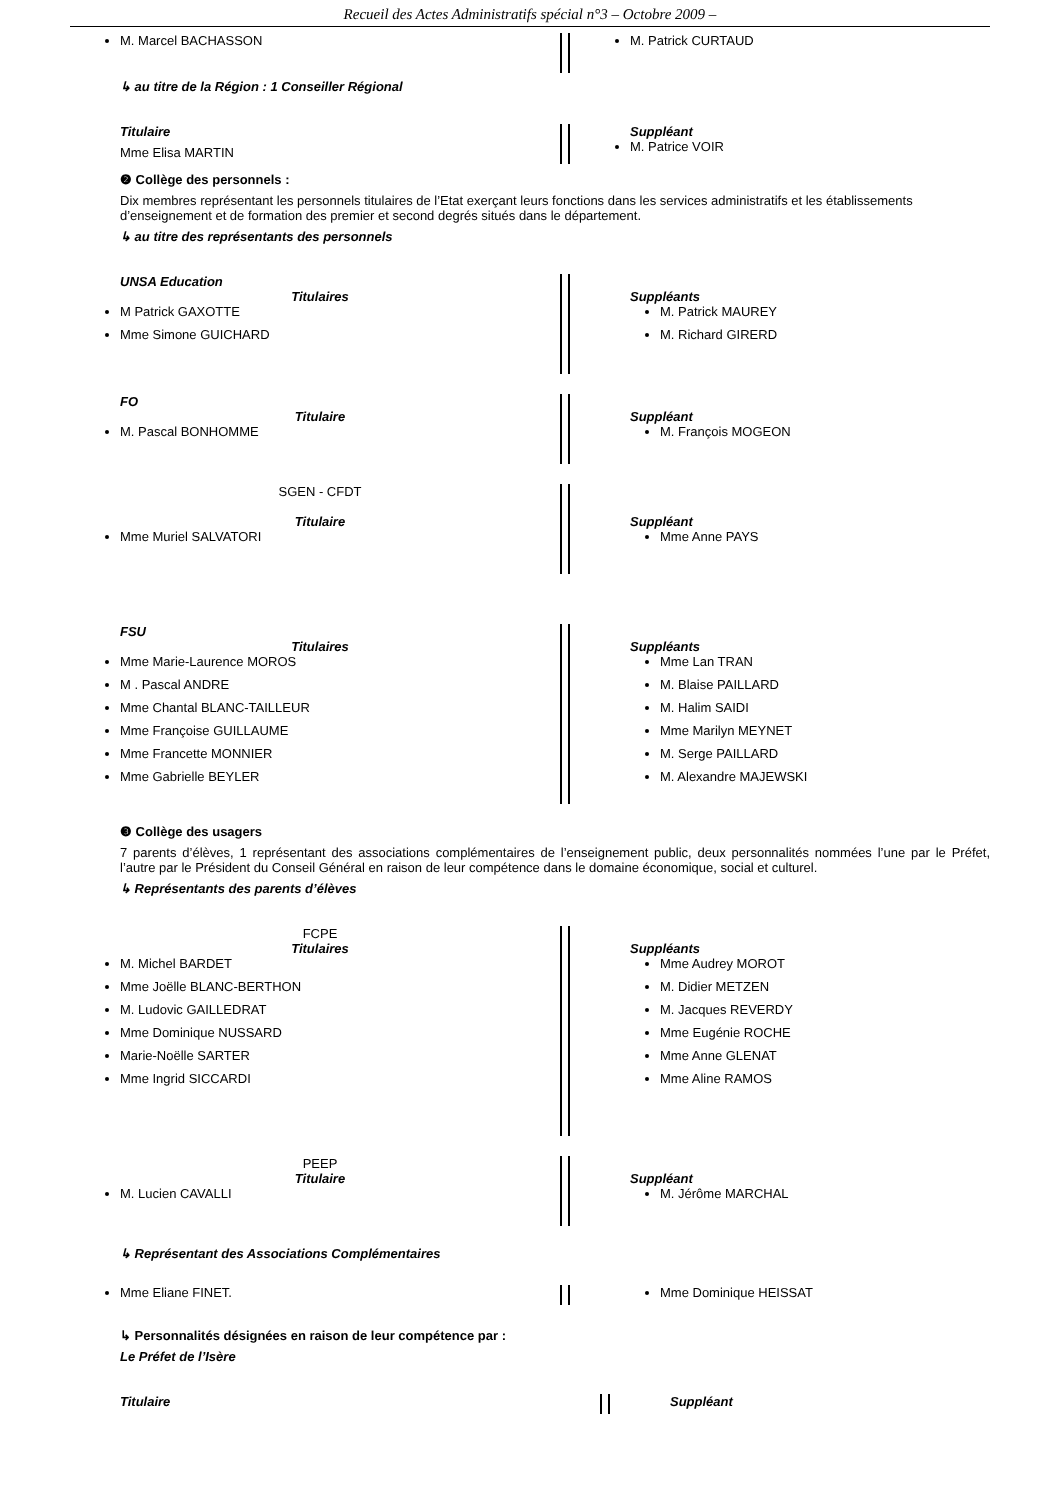Recueil des Actes Administratifs spécial n°3 – Octobre 2009 –
M. Marcel BACHASSON M. Patrick CURTAUD
↳ au titre de la Région : 1 Conseiller Régional
Titulaire
Mme Elisa MARTIN
Suppléant
M. Patrice VOIR
❷ Collège des personnels :
Dix membres représentant les personnels titulaires de l’Etat exerçant leurs fonctions dans les services administratifs et les établissements d’enseignement et de formation des premier et second degrés situés dans le département.
↳ au titre des représentants des personnels
UNSA Education
Titulaires
M Patrick GAXOTTE
Mme Simone GUICHARD
Suppléants
M. Patrick MAUREY
M. Richard GIRERD
FO
Titulaire
M. Pascal BONHOMME
Suppléant
M. François MOGEON
SGEN - CFDT
Titulaire
Mme Muriel SALVATORI
Suppléant
Mme Anne PAYS
FSU
Titulaires
Mme Marie-Laurence MOROS
M . Pascal ANDRE
Mme Chantal BLANC-TAILLEUR
Mme Françoise GUILLAUME
Mme Francette MONNIER
Mme Gabrielle BEYLER
Suppléants
Mme Lan TRAN
M. Blaise PAILLARD
M. Halim SAIDI
Mme Marilyn MEYNET
M. Serge PAILLARD
M. Alexandre MAJEWSKI
❸ Collège des usagers
7 parents d’élèves, 1 représentant des associations complémentaires de l’enseignement public, deux personnalités nommées l’une par le Préfet, l’autre par le Président du Conseil Général en raison de leur compétence dans le domaine économique, social et culturel.
↳ Représentants des parents d’élèves
FCPE
Titulaires
M. Michel BARDET
Mme Joëlle BLANC-BERTHON
M. Ludovic GAILLEDRAT
Mme Dominique NUSSARD
Marie-Noëlle SARTER
Mme Ingrid SICCARDI
Suppléants
Mme Audrey MOROT
M. Didier METZEN
M. Jacques REVERDY
Mme Eugénie ROCHE
Mme Anne GLENAT
Mme Aline RAMOS
PEEP
Titulaire
M. Lucien CAVALLI
Suppléant
M. Jérôme MARCHAL
↳ Représentant des Associations Complémentaires
Mme Eliane FINET. Mme Dominique HEISSAT
↳ Personnalités désignées en raison de leur compétence par :
Le Préfet de l’Isère
Titulaire Suppléant